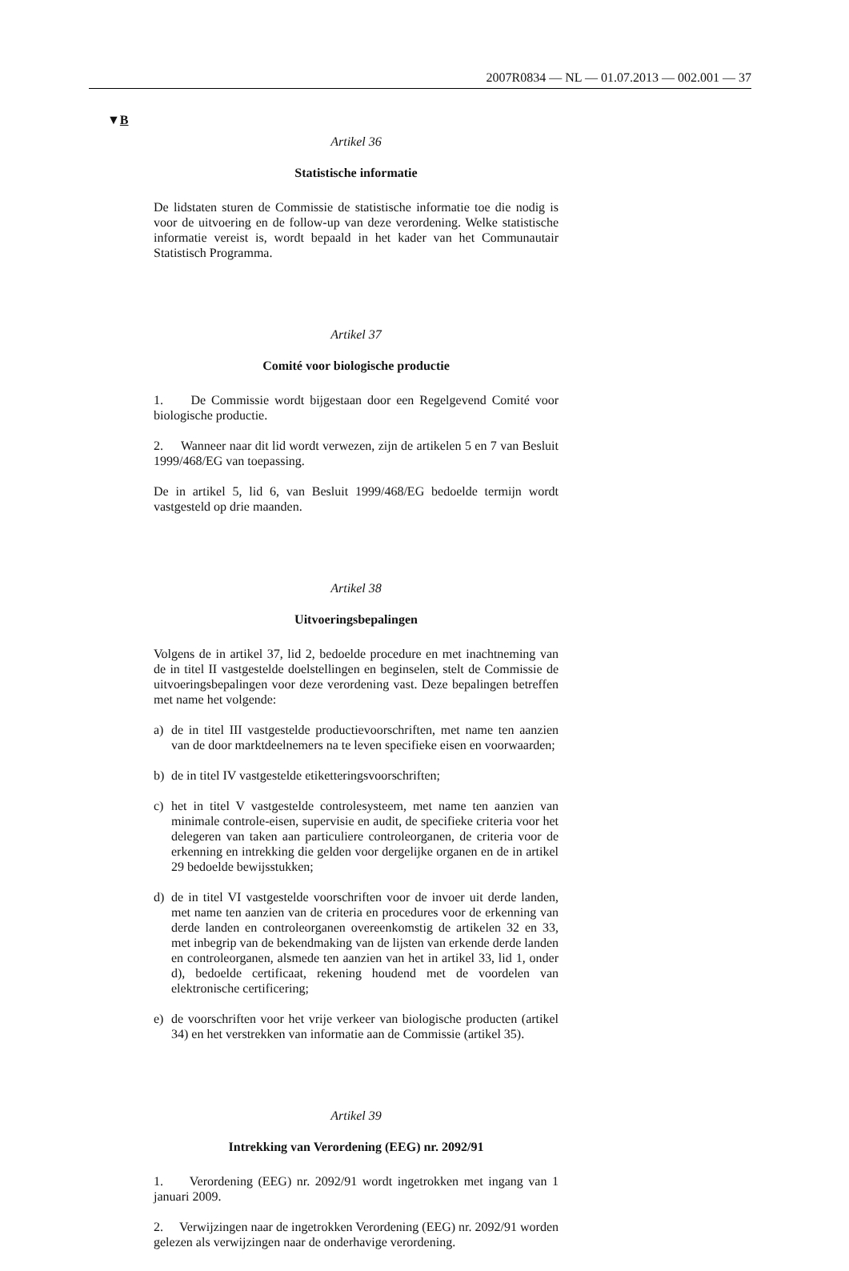2007R0834 — NL — 01.07.2013 — 002.001 — 37
▼B
Artikel 36
Statistische informatie
De lidstaten sturen de Commissie de statistische informatie toe die nodig is voor de uitvoering en de follow-up van deze verordening. Welke statistische informatie vereist is, wordt bepaald in het kader van het Communautair Statistisch Programma.
Artikel 37
Comité voor biologische productie
1. De Commissie wordt bijgestaan door een Regelgevend Comité voor biologische productie.
2. Wanneer naar dit lid wordt verwezen, zijn de artikelen 5 en 7 van Besluit 1999/468/EG van toepassing.
De in artikel 5, lid 6, van Besluit 1999/468/EG bedoelde termijn wordt vastgesteld op drie maanden.
Artikel 38
Uitvoeringsbepalingen
Volgens de in artikel 37, lid 2, bedoelde procedure en met inachtneming van de in titel II vastgestelde doelstellingen en beginselen, stelt de Commissie de uitvoeringsbepalingen voor deze verordening vast. Deze bepalingen betreffen met name het volgende:
a) de in titel III vastgestelde productievoorschriften, met name ten aanzien van de door marktdeelnemers na te leven specifieke eisen en voorwaarden;
b) de in titel IV vastgestelde etiketteringsvoorschriften;
c) het in titel V vastgestelde controlesysteem, met name ten aanzien van minimale controle-eisen, supervisie en audit, de specifieke criteria voor het delegeren van taken aan particuliere controleorganen, de criteria voor de erkenning en intrekking die gelden voor dergelijke organen en de in artikel 29 bedoelde bewijsstukken;
d) de in titel VI vastgestelde voorschriften voor de invoer uit derde landen, met name ten aanzien van de criteria en procedures voor de erkenning van derde landen en controleorganen overeenkomstig de artikelen 32 en 33, met inbegrip van de bekendmaking van de lijsten van erkende derde landen en controleorganen, alsmede ten aanzien van het in artikel 33, lid 1, onder d), bedoelde certificaat, rekening houdend met de voordelen van elektronische certificering;
e) de voorschriften voor het vrije verkeer van biologische producten (artikel 34) en het verstrekken van informatie aan de Commissie (artikel 35).
Artikel 39
Intrekking van Verordening (EEG) nr. 2092/91
1. Verordening (EEG) nr. 2092/91 wordt ingetrokken met ingang van 1 januari 2009.
2. Verwijzingen naar de ingetrokken Verordening (EEG) nr. 2092/91 worden gelezen als verwijzingen naar de onderhavige verordening.